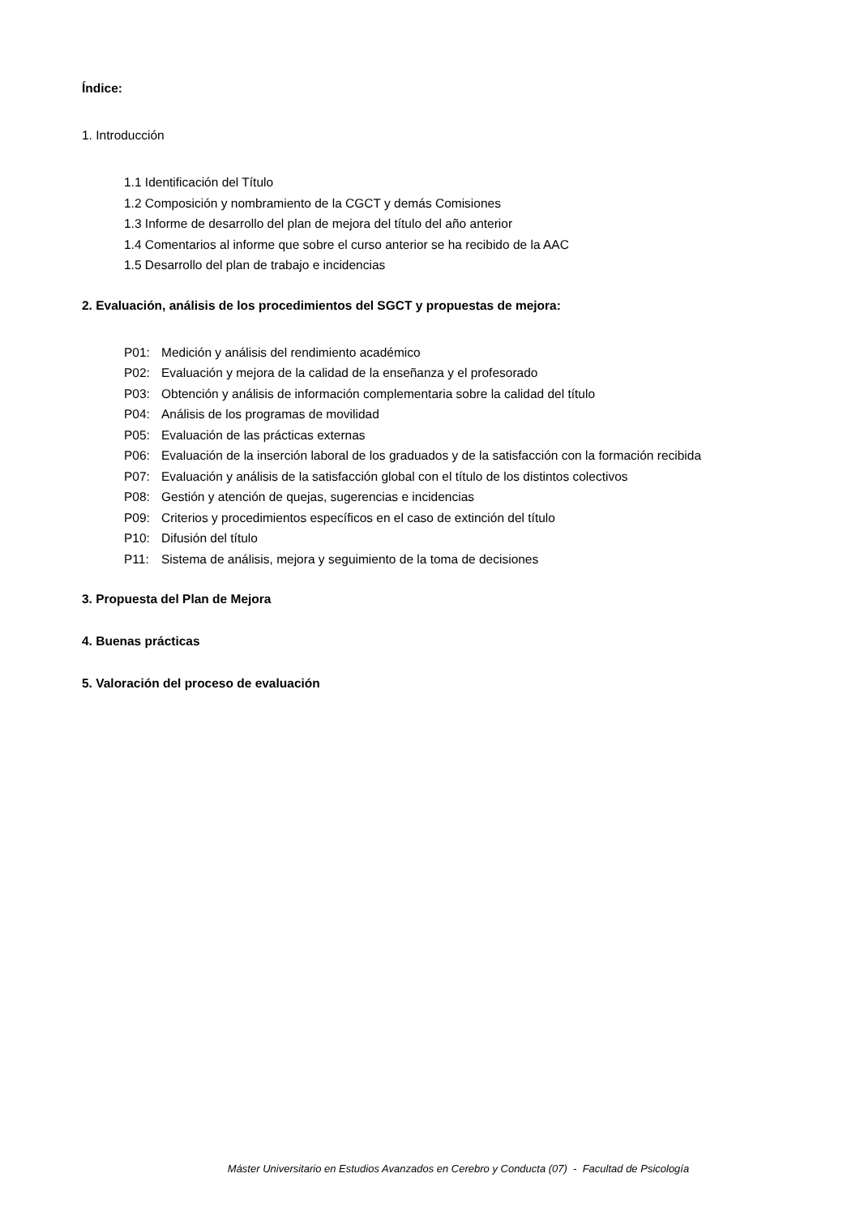Índice:
1. Introducción
1.1 Identificación del Título
1.2 Composición y nombramiento de la CGCT y demás Comisiones
1.3 Informe de desarrollo del plan de mejora del título del año anterior
1.4 Comentarios al informe que sobre el curso anterior se ha recibido de la AAC
1.5 Desarrollo del plan de trabajo e incidencias
2. Evaluación, análisis de los procedimientos del SGCT y propuestas de mejora:
P01: Medición y análisis del rendimiento académico
P02: Evaluación y mejora de la calidad de la enseñanza y el profesorado
P03: Obtención y análisis de información complementaria sobre la calidad del título
P04: Análisis de los programas de movilidad
P05: Evaluación de las prácticas externas
P06: Evaluación de la inserción laboral de los graduados y de la satisfacción con la formación recibida
P07: Evaluación y análisis de la satisfacción global con el título de los distintos colectivos
P08: Gestión y atención de quejas, sugerencias e incidencias
P09: Criterios y procedimientos específicos en el caso de extinción del título
P10: Difusión del título
P11: Sistema de análisis, mejora y seguimiento de la toma de decisiones
3. Propuesta del Plan de Mejora
4. Buenas prácticas
5. Valoración del proceso de evaluación
Máster Universitario en Estudios Avanzados en Cerebro y Conducta (07) - Facultad de Psicología